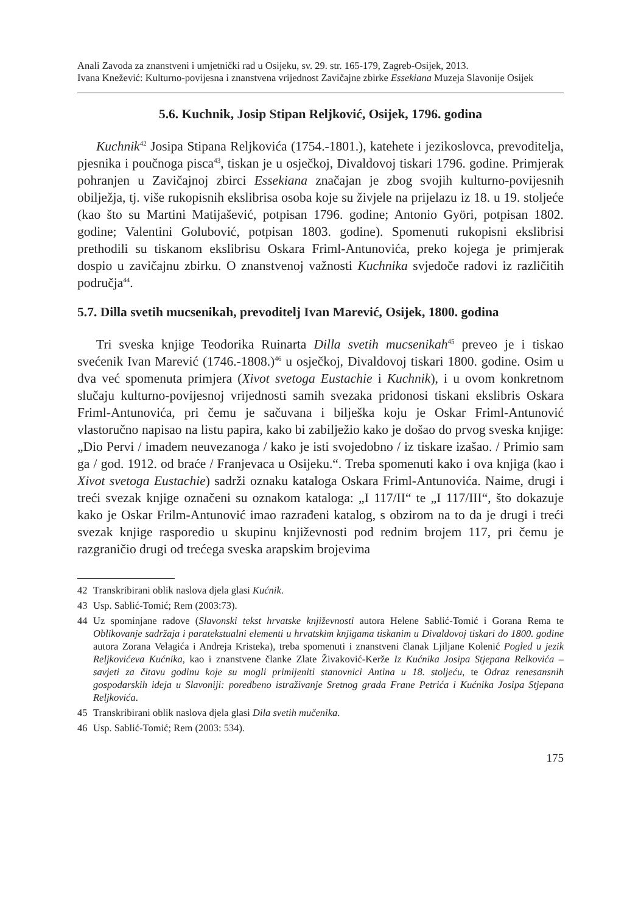Anali Zavoda za znanstveni i umjetnički rad u Osijeku, sv. 29. str. 165-179, Zagreb-Osijek, 2013.
Ivana Knežević: Kulturno-povijesna i znanstvena vrijednost Zavičajne zbirke Essekiana Muzeja Slavonije Osijek
5.6. Kuchnik, Josip Stipan Reljković, Osijek, 1796. godina
Kuchnik<sup>42</sup> Josipa Stipana Reljkovića (1754.-1801.), katehete i jezikoslovca, prevoditelja, pjesnika i poučnoga pisca<sup>43</sup>, tiskan je u osječkoj, Divaldovoj tiskari 1796. godine. Primjerak pohranjen u Zavičajnoj zbirci Essekiana značajan je zbog svojih kulturno-povijesnih obilježja, tj. više rukopisnih ekslibrisa osoba koje su živjele na prijelazu iz 18. u 19. stoljeće (kao što su Martini Matijašević, potpisan 1796. godine; Antonio Györi, potpisan 1802. godine; Valentini Golubović, potpisan 1803. godine). Spomenuti rukopisni ekslibrisi prethodili su tiskanom ekslibrisu Oskara Friml-Antunovića, preko kojega je primjerak dospio u zavičajnu zbirku. O znanstvenoj važnosti Kuchnika svjedoče radovi iz različitih područja<sup>44</sup>.
5.7. Dilla svetih mucsenikah, prevoditelj Ivan Marević, Osijek, 1800. godina
Tri sveska knjige Teodorika Ruinarta Dilla svetih mucsenikah<sup>45</sup> preveo je i tiskao svećenik Ivan Marević (1746.-1808.)<sup>46</sup> u osječkoj, Divaldovoj tiskari 1800. godine. Osim u dva već spomenuta primjera (Xivot svetoga Eustachie i Kuchnik), i u ovom konkretnom slučaju kulturno-povijesnoj vrijednosti samih svezaka pridonosi tiskani ekslibris Oskara Friml-Antunovića, pri čemu je sačuvana i bilješka koju je Oskar Friml-Antunović vlastoručno napisao na listu papira, kako bi zabilježio kako je došao do prvog sveska knjige: „Dio Pervi / imadem neuvezanoga / kako je isti svojedobno / iz tiskare izašao. / Primio sam ga / god. 1912. od braće / Franjevaca u Osijeku.“. Treba spomenuti kako i ova knjiga (kao i Xivot svetoga Eustachie) sadrži oznaku kataloga Oskara Friml-Antunovića. Naime, drugi i treći svezak knjige označeni su oznakom kataloga: „I 117/II“ te „I 117/III“, što dokazuje kako je Oskar Frilm-Antunović imao razrađeni katalog, s obzirom na to da je drugi i treći svezak knjige rasporedio u skupinu književnosti pod rednim brojem 117, pri čemu je razgraničio drugi od trećega sveska arapskim brojevima
42 Transkribirani oblik naslova djela glasi Kućnik.
43 Usp. Sablić-Tomić; Rem (2003:73).
44 Uz spominjane radove (Slavonski tekst hrvatske književnosti autora Helene Sablić-Tomić i Gorana Rema te Oblikovanje sadržaja i paratekstualni elementi u hrvatskim knjigama tiskanim u Divaldovoj tiskari do 1800. godine autora Zorana Velagića i Andreja Kristeka), treba spomenuti i znanstveni članak Ljiljane Kolenić Pogled u jezik Reljkovićeva Kućnika, kao i znanstvene članke Zlate Živaković-Kerže Iz Kućnika Josipa Stjepana Relkovića – savjeti za čitavu godinu koje su mogli primijeniti stanovnici Antina u 18. stoljeću, te Odraz renesansnih gospodarskih ideja u Slavoniji: poredbeno istraživanje Sretnog grada Frane Petrića i Kućnika Josipa Stjepana Reljkovića.
45 Transkribirani oblik naslova djela glasi Dila svetih mučenika.
46 Usp. Sablić-Tomić; Rem (2003: 534).
175